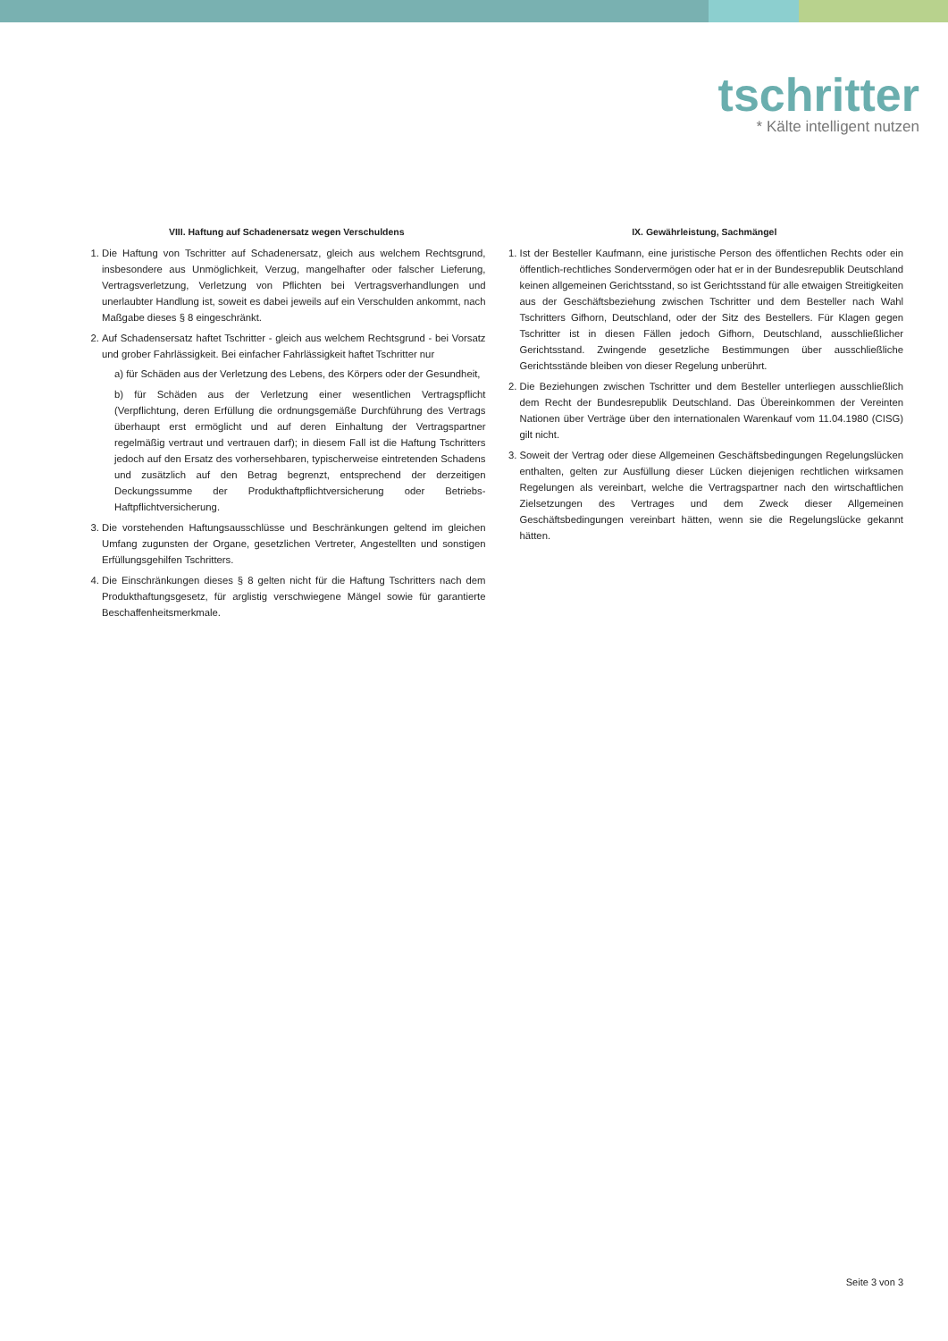tschritter
* Kälte intelligent nutzen
VIII. Haftung auf Schadenersatz wegen Verschuldens
1. Die Haftung von Tschritter auf Schadenersatz, gleich aus welchem Rechtsgrund, insbesondere aus Unmöglichkeit, Verzug, mangelhafter oder falscher Lieferung, Vertragsverletzung, Verletzung von Pflichten bei Vertragsverhandlungen und unerlaubter Handlung ist, soweit es dabei jeweils auf ein Verschulden ankommt, nach Maßgabe dieses § 8 eingeschränkt.
2. Auf Schadensersatz haftet Tschritter - gleich aus welchem Rechtsgrund - bei Vorsatz und grober Fahrlässigkeit. Bei einfacher Fahrlässigkeit haftet Tschritter nur
a) für Schäden aus der Verletzung des Lebens, des Körpers oder der Gesundheit,
b) für Schäden aus der Verletzung einer wesentlichen Vertragspflicht (Verpflichtung, deren Erfüllung die ordnungsgemäße Durchführung des Vertrags überhaupt erst ermöglicht und auf deren Einhaltung der Vertragspartner regelmäßig vertraut und vertrauen darf); in diesem Fall ist die Haftung Tschritters jedoch auf den Ersatz des vorhersehbaren, typischerweise eintretenden Schadens und zusätzlich auf den Betrag begrenzt, entsprechend der derzeitigen Deckungssumme der Produkthaftpflichtversicherung oder Betriebs-Haftpflichtversicherung.
3. Die vorstehenden Haftungsausschlüsse und Beschränkungen geltend im gleichen Umfang zugunsten der Organe, gesetzlichen Vertreter, Angestellten und sonstigen Erfüllungsgehilfen Tschritters.
4. Die Einschränkungen dieses § 8 gelten nicht für die Haftung Tschritters nach dem Produkthaftungsgesetz, für arglistig verschwiegene Mängel sowie für garantierte Beschaffenheitsmerkmale.
IX. Gewährleistung, Sachmängel
1. Ist der Besteller Kaufmann, eine juristische Person des öffentlichen Rechts oder ein öffentlich-rechtliches Sondervermögen oder hat er in der Bundesrepublik Deutschland keinen allgemeinen Gerichtsstand, so ist Gerichtsstand für alle etwaigen Streitigkeiten aus der Geschäftsbeziehung zwischen Tschritter und dem Besteller nach Wahl Tschritters Gifhorn, Deutschland, oder der Sitz des Bestellers. Für Klagen gegen Tschritter ist in diesen Fällen jedoch Gifhorn, Deutschland, ausschließlicher Gerichtsstand. Zwingende gesetzliche Bestimmungen über ausschließliche Gerichtsstände bleiben von dieser Regelung unberührt.
2. Die Beziehungen zwischen Tschritter und dem Besteller unterliegen ausschließlich dem Recht der Bundesrepublik Deutschland. Das Übereinkommen der Vereinten Nationen über Verträge über den internationalen Warenkauf vom 11.04.1980 (CISG) gilt nicht.
3. Soweit der Vertrag oder diese Allgemeinen Geschäftsbedingungen Regelungslücken enthalten, gelten zur Ausfüllung dieser Lücken diejenigen rechtlichen wirksamen Regelungen als vereinbart, welche die Vertragspartner nach den wirtschaftlichen Zielsetzungen des Vertrages und dem Zweck dieser Allgemeinen Geschäftsbedingungen vereinbart hätten, wenn sie die Regelungslücke gekannt hätten.
Seite 3 von 3